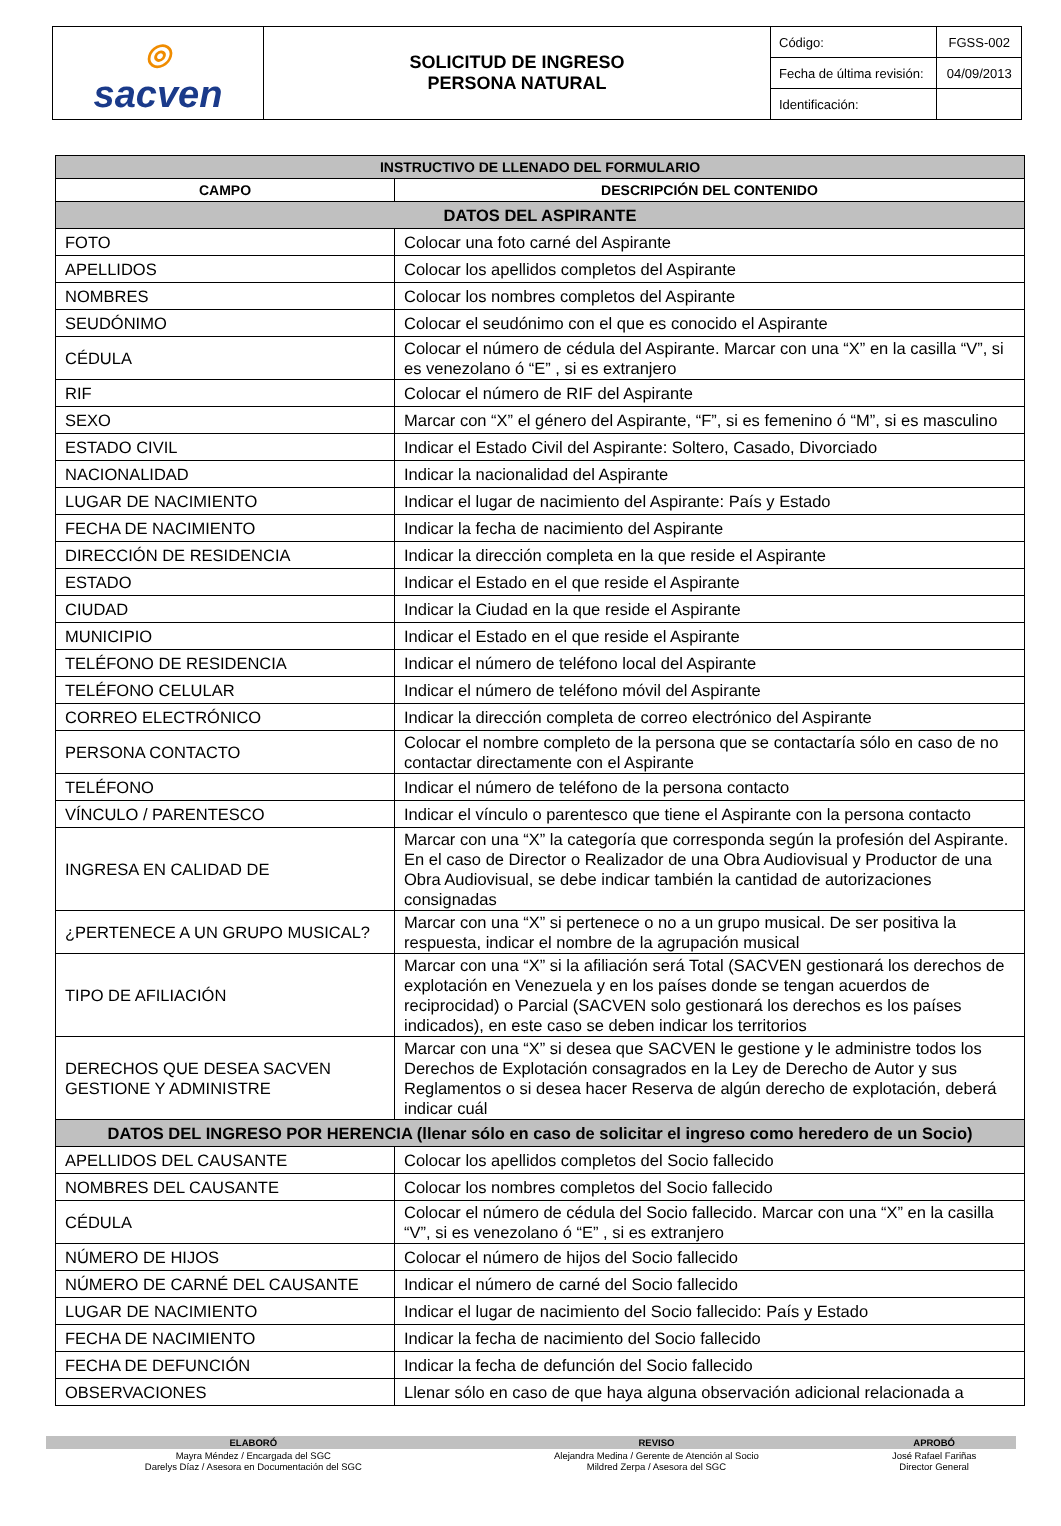| ◎ sacven | SOLICITUD DE INGRESO PERSONA NATURAL | Código: | FGSS-002 |
| | | Fecha de última revisión: | 04/09/2013 |
| | | Identificación: | |
| INSTRUCTIVO DE LLENADO DEL FORMULARIO | |
| --- | --- |
| CAMPO | DESCRIPCIÓN DEL CONTENIDO |
| DATOS DEL ASPIRANTE | |
| FOTO | Colocar una foto carné del Aspirante |
| APELLIDOS | Colocar los apellidos completos del Aspirante |
| NOMBRES | Colocar los nombres completos del Aspirante |
| SEUDÓNIMO | Colocar el seudónimo con el que es conocido el Aspirante |
| CÉDULA | Colocar el número de cédula del Aspirante. Marcar con una “X” en la casilla “V”, si es venezolano ó “E” , si es extranjero |
| RIF | Colocar el número de RIF del Aspirante |
| SEXO | Marcar con “X” el género del Aspirante, “F”, si es femenino ó “M”, si es masculino |
| ESTADO CIVIL | Indicar el Estado Civil del Aspirante: Soltero, Casado, Divorciado |
| NACIONALIDAD | Indicar la nacionalidad del Aspirante |
| LUGAR DE NACIMIENTO | Indicar el lugar de nacimiento del Aspirante: País y Estado |
| FECHA DE NACIMIENTO | Indicar la fecha de nacimiento del Aspirante |
| DIRECCIÓN DE RESIDENCIA | Indicar la dirección completa en la que reside el Aspirante |
| ESTADO | Indicar el Estado en el que reside el Aspirante |
| CIUDAD | Indicar la Ciudad en la que reside el Aspirante |
| MUNICIPIO | Indicar el Estado en el que reside el Aspirante |
| TELÉFONO DE RESIDENCIA | Indicar el número de teléfono local del Aspirante |
| TELÉFONO CELULAR | Indicar el número de teléfono móvil del Aspirante |
| CORREO ELECTRÓNICO | Indicar la dirección completa de correo electrónico del Aspirante |
| PERSONA CONTACTO | Colocar el nombre completo de la persona que se contactaría sólo en caso de no contactar directamente con el Aspirante |
| TELÉFONO | Indicar el número de teléfono de la persona contacto |
| VÍNCULO / PARENTESCO | Indicar el vínculo o parentesco que tiene el Aspirante con la persona contacto |
| INGRESA EN CALIDAD DE | Marcar con una “X” la categoría que corresponda según la profesión del Aspirante. En el caso de Director o Realizador de una Obra Audiovisual y Productor de una Obra Audiovisual, se debe indicar también la cantidad de autorizaciones consignadas |
| ¿PERTENECE A UN GRUPO MUSICAL? | Marcar con una “X” si pertenece o no a un grupo musical. De ser positiva la respuesta, indicar el nombre de la agrupación musical |
| TIPO DE AFILIACIÓN | Marcar con una “X” si la afiliación será Total (SACVEN gestionará los derechos de explotación en Venezuela y en los países donde se tengan acuerdos de reciprocidad) o Parcial (SACVEN solo gestionará los derechos es los países indicados), en este caso se deben indicar los territorios |
| DERECHOS QUE DESEA SACVEN GESTIONE Y ADMINISTRE | Marcar con una “X” si desea que SACVEN le gestione y le administre todos los Derechos de Explotación consagrados en la Ley de Derecho de Autor y sus Reglamentos o si desea hacer Reserva de algún derecho de explotación, deberá indicar cuál |
| DATOS DEL INGRESO POR HERENCIA (llenar sólo en caso de solicitar el ingreso como heredero de un Socio) | |
| APELLIDOS DEL CAUSANTE | Colocar los apellidos completos del Socio fallecido |
| NOMBRES DEL CAUSANTE | Colocar los nombres completos del Socio fallecido |
| CÉDULA | Colocar el número de cédula del Socio fallecido. Marcar con una “X” en la casilla “V”, si es venezolano ó “E” , si es extranjero |
| NÚMERO DE HIJOS | Colocar el número de hijos del Socio fallecido |
| NÚMERO DE CARNÉ DEL CAUSANTE | Indicar el número de carné del Socio fallecido |
| LUGAR DE NACIMIENTO | Indicar el lugar de nacimiento del Socio fallecido: País y Estado |
| FECHA DE NACIMIENTO | Indicar la fecha de nacimiento del Socio fallecido |
| FECHA DE DEFUNCIÓN | Indicar la fecha de defunción del Socio fallecido |
| OBSERVACIONES | Llenar sólo en caso de que haya alguna observación adicional relacionada a |
| ELABORÓ | REVISO | APROBÓ |
| --- | --- | --- |
| Mayra Méndez / Encargada del SGC Darelys Díaz / Asesora en Documentación del SGC | Alejandra Medina / Gerente de Atención al Socio Mildred Zerpa / Asesora del SGC | José Rafael Fariñas Director General |